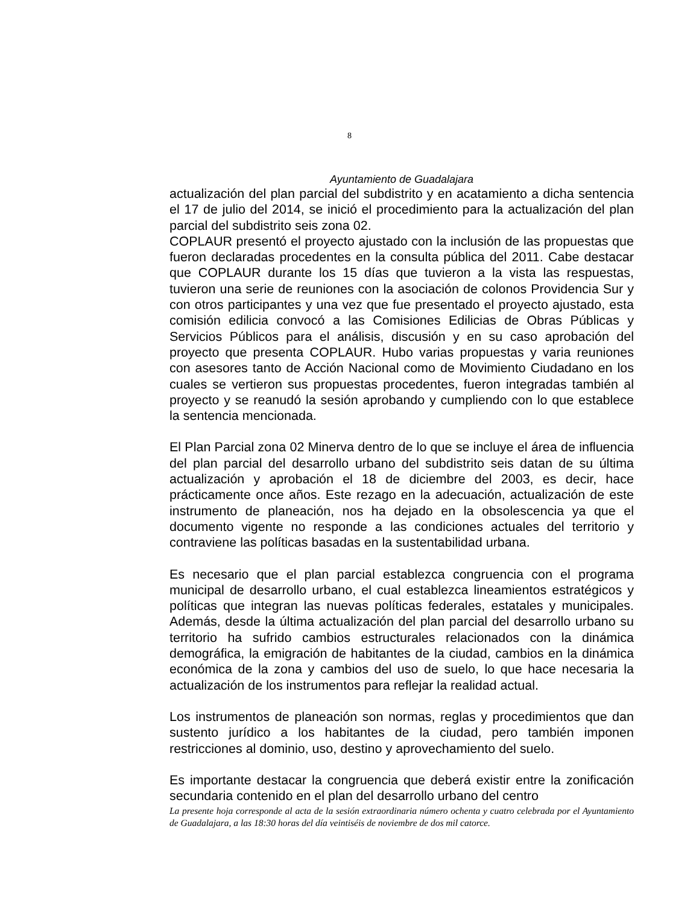8
Ayuntamiento de Guadalajara
actualización del plan parcial del subdistrito y en acatamiento a dicha sentencia el 17 de julio del 2014, se inició el procedimiento para la actualización del plan parcial del subdistrito seis zona 02.
COPLAUR presentó el proyecto ajustado con la inclusión de las propuestas que fueron declaradas procedentes en la consulta pública del 2011. Cabe destacar que COPLAUR durante los 15 días que tuvieron a la vista las respuestas, tuvieron una serie de reuniones con la asociación de colonos Providencia Sur y con otros participantes y una vez que fue presentado el proyecto ajustado, esta comisión edilicia convocó a las Comisiones Edilicias de Obras Públicas y Servicios Públicos para el análisis, discusión y en su caso aprobación del proyecto que presenta COPLAUR. Hubo varias propuestas y varia reuniones con asesores tanto de Acción Nacional como de Movimiento Ciudadano en los cuales se vertieron sus propuestas procedentes, fueron integradas también al proyecto y se reanudó la sesión aprobando y cumpliendo con lo que establece la sentencia mencionada.
El Plan Parcial zona 02 Minerva dentro de lo que se incluye el área de influencia del plan parcial del desarrollo urbano del subdistrito seis datan de su última actualización y aprobación el 18 de diciembre del 2003, es decir, hace prácticamente once años. Este rezago en la adecuación, actualización de este instrumento de planeación, nos ha dejado en la obsolescencia ya que el documento vigente no responde a las condiciones actuales del territorio y contraviene las políticas basadas en la sustentabilidad urbana.
Es necesario que el plan parcial establezca congruencia con el programa municipal de desarrollo urbano, el cual establezca lineamientos estratégicos y políticas que integran las nuevas políticas federales, estatales y municipales. Además, desde la última actualización del plan parcial del desarrollo urbano su territorio ha sufrido cambios estructurales relacionados con la dinámica demográfica, la emigración de habitantes de la ciudad, cambios en la dinámica económica de la zona y cambios del uso de suelo, lo que hace necesaria la actualización de los instrumentos para reflejar la realidad actual.
Los instrumentos de planeación son normas, reglas y procedimientos que dan sustento jurídico a los habitantes de la ciudad, pero también imponen restricciones al dominio, uso, destino y aprovechamiento del suelo.
Es importante destacar la congruencia que deberá existir entre la zonificación secundaria contenido en el plan del desarrollo urbano del centro
La presente hoja corresponde al acta de la sesión extraordinaria número ochenta y cuatro celebrada por el Ayuntamiento de Guadalajara, a las 18:30 horas del día veintiséis de noviembre de dos mil catorce.